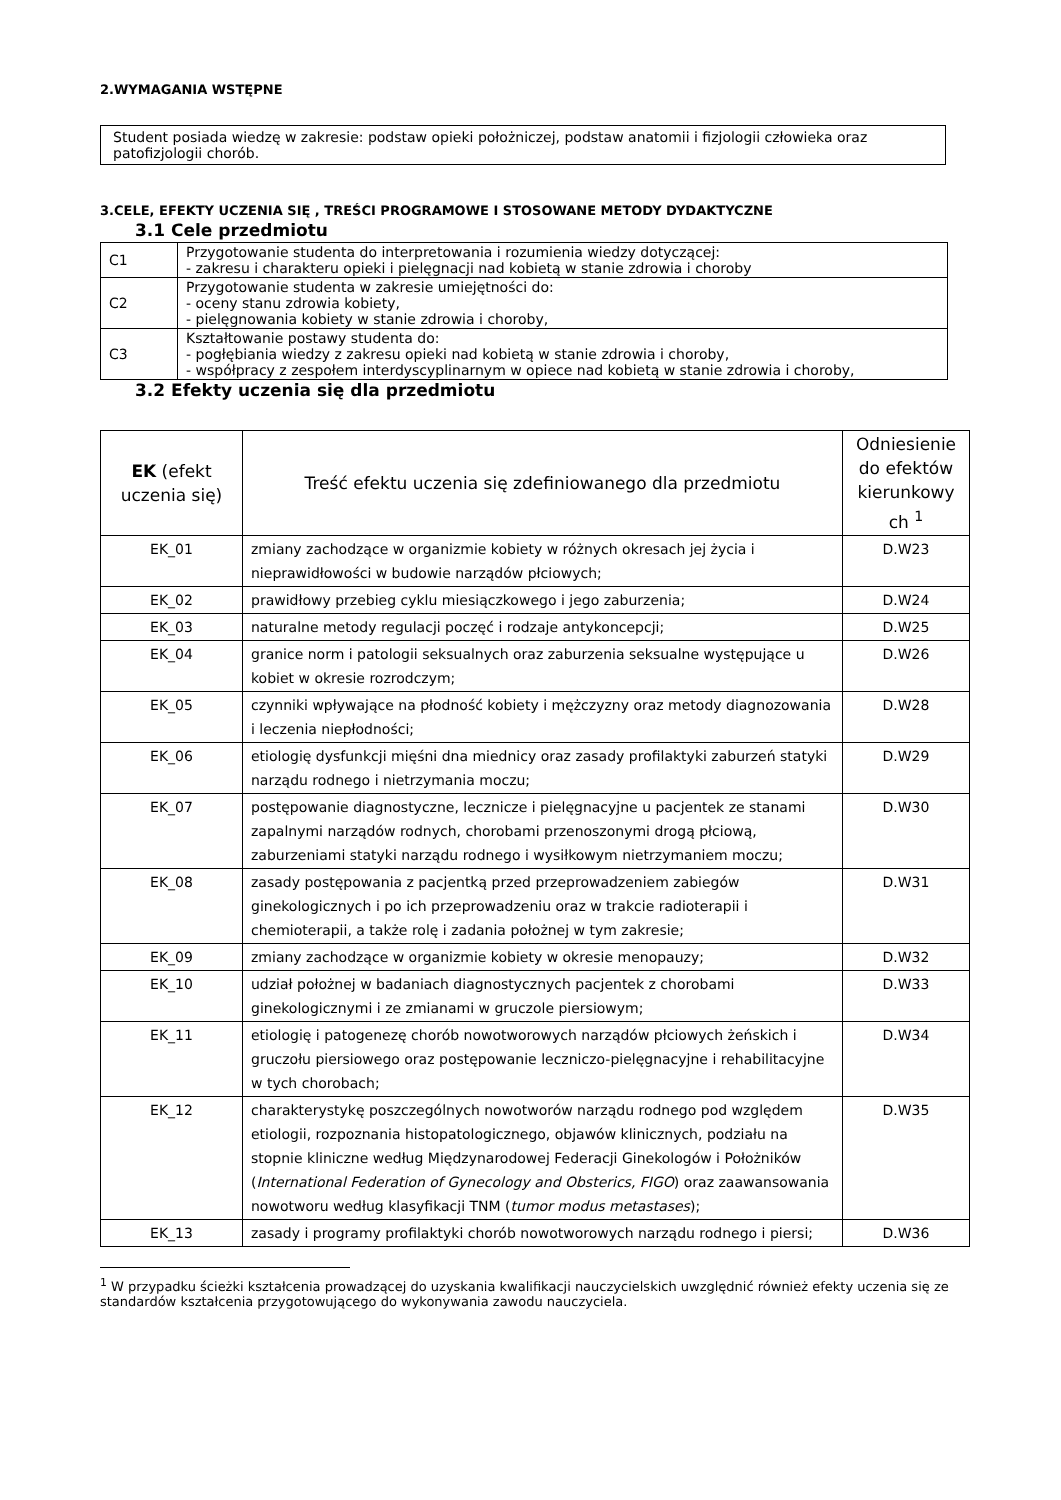2.WYMAGANIA WSTĘPNE
Student posiada wiedzę w zakresie: podstaw opieki położniczej, podstaw anatomii i fizjologii człowieka oraz patofizjologii chorób.
3.CELE, EFEKTY UCZENIA SIĘ , TREŚCI PROGRAMOWE I STOSOWANE METODY DYDAKTYCZNE
3.1 Cele przedmiotu
| C1 | Przygotowanie studenta do interpretowania i rozumienia wiedzy dotyczącej: - zakresu i charakteru opieki i pielęgnacji nad kobietą w stanie zdrowia i choroby |
| C2 | Przygotowanie studenta w zakresie umiejętności do: - oceny stanu zdrowia kobiety, - pielęgnowania kobiety w stanie zdrowia i choroby, |
| C3 | Kształtowanie postawy studenta do: - pogłębiania wiedzy z zakresu opieki nad kobietą w stanie zdrowia i choroby, - współpracy z zespołem interdyscyplinarnym w opiece nad kobietą w stanie zdrowia i choroby, |
3.2 Efekty uczenia się dla przedmiotu
| EK (efekt uczenia się) | Treść efektu uczenia się zdefiniowanego dla przedmiotu | Odniesienie do efektów kierunkowy ch <sup>1</sup> |
| --- | --- | --- |
| EK_01 | zmiany zachodzące w organizmie kobiety w różnych okresach jej życia i nieprawidłowości w budowie narządów płciowych; | D.W23 |
| EK_02 | prawidłowy przebieg cyklu miesiączkowego i jego zaburzenia; | D.W24 |
| EK_03 | naturalne metody regulacji poczęć i rodzaje antykoncepcji; | D.W25 |
| EK_04 | granice norm i patologii seksualnych oraz zaburzenia seksualne występujące u kobiet w okresie rozrodczym; | D.W26 |
| EK_05 | czynniki wpływające na płodność kobiety i mężczyzny oraz metody diagnozowania i leczenia niepłodności; | D.W28 |
| EK_06 | etiologię dysfunkcji mięśni dna miednicy oraz zasady profilaktyki zaburzeń statyki narządu rodnego i nietrzymania moczu; | D.W29 |
| EK_07 | postępowanie diagnostyczne, lecznicze i pielęgnacyjne u pacjentek ze stanami zapalnymi narządów rodnych, chorobami przenoszonymi drogą płciową, zaburzeniami statyki narządu rodnego i wysiłkowym nietrzymaniem moczu; | D.W30 |
| EK_08 | zasady postępowania z pacjentką przed przeprowadzeniem zabiegów ginekologicznych i po ich przeprowadzeniu oraz w trakcie radioterapii i chemioterapii, a także rolę i zadania położnej w tym zakresie; | D.W31 |
| EK_09 | zmiany zachodzące w organizmie kobiety w okresie menopauzy; | D.W32 |
| EK_10 | udział położnej w badaniach diagnostycznych pacjentek z chorobami ginekologicznymi i ze zmianami w gruczole piersiowym; | D.W33 |
| EK_11 | etiologię i patogenezę chorób nowotworowych narządów płciowych żeńskich i gruczołu piersiowego oraz postępowanie leczniczo-pielęgnacyjne i rehabilitacyjne w tych chorobach; | D.W34 |
| EK_12 | charakterystykę poszczególnych nowotworów narządu rodnego pod względem etiologii, rozpoznania histopatologicznego, objawów klinicznych, podziału na stopnie kliniczne według Międzynarodowej Federacji Ginekologów i Położników ( International Federation of Gynecology and Obsterics, FIGO ) oraz zaawansowania nowotworu według klasyfikacji TNM ( tumor modus metastases ); | D.W35 |
| EK_13 | zasady i programy profilaktyki chorób nowotworowych narządu rodnego i piersi; | D.W36 |
<sup>1</sup> W przypadku ścieżki kształcenia prowadzącej do uzyskania kwalifikacji nauczycielskich uwzględnić również efekty uczenia się ze standardów kształcenia przygotowującego do wykonywania zawodu nauczyciela.